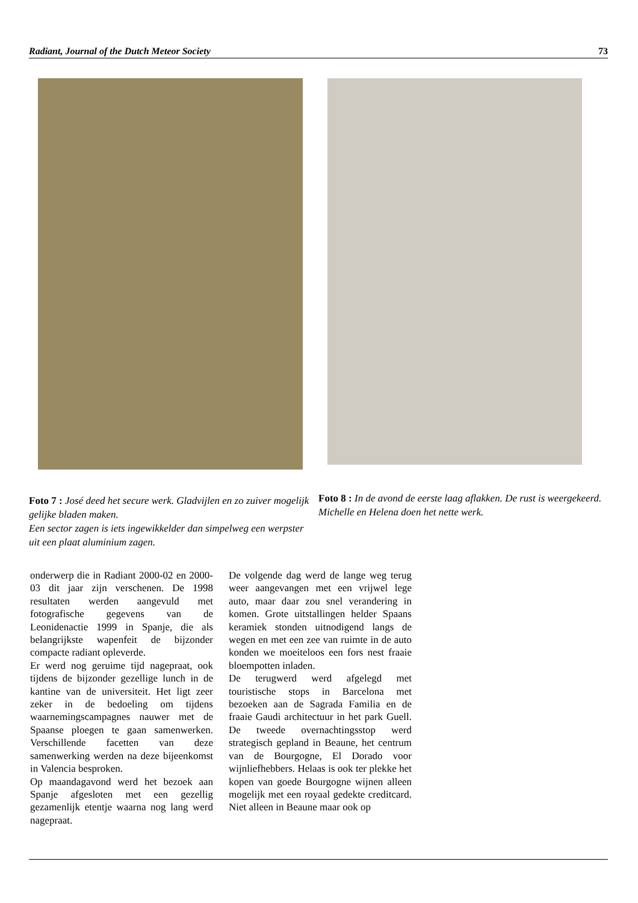Radiant, Journal of the Dutch Meteor Society 73
Foto 7 : José deed het secure werk. Gladvijlen en zo zuiver mogelijk gelijke bladen maken.
Een sector zagen is iets ingewikkelder dan simpelweg een werpster uit een plaat aluminium zagen.
Foto 8 : In de avond de eerste laag aflakken. De rust is weergekeerd. Michelle en Helena doen het nette werk.
onderwerp die in Radiant 2000-02 en 2000-03 dit jaar zijn verschenen. De 1998 resultaten werden aangevuld met fotografische gegevens van de Leonidenactie 1999 in Spanje, die als belangrijkste wapenfeit de bijzonder compacte radiant opleverde.
Er werd nog geruime tijd nagepraat, ook tijdens de bijzonder gezellige lunch in de kantine van de universiteit. Het ligt zeer zeker in de bedoeling om tijdens waarnemingscampagnes nauwer met de Spaanse ploegen te gaan samenwerken. Verschillende facetten van deze samenwerking werden na deze bijeenkomst in Valencia besproken.
Op maandagavond werd het bezoek aan Spanje afgesloten met een gezellig gezamenlijk etentje waarna nog lang werd nagepraat.
De volgende dag werd de lange weg terug weer aangevangen met een vrijwel lege auto, maar daar zou snel verandering in komen. Grote uitstallingen helder Spaans keramiek stonden uitnodigend langs de wegen en met een zee van ruimte in de auto konden we moeiteloos een fors nest fraaie bloempotten inladen.
De terugwerd werd afgelegd met touristische stops in Barcelona met bezoeken aan de Sagrada Familia en de fraaie Gaudi architectuur in het park Guell. De tweede overnachtingsstop werd strategisch gepland in Beaune, het centrum van de Bourgogne, El Dorado voor wijnliefhebbers. Helaas is ook ter plekke het kopen van goede Bourgogne wijnen alleen mogelijk met een royaal gedekte creditcard. Niet alleen in Beaune maar ook op